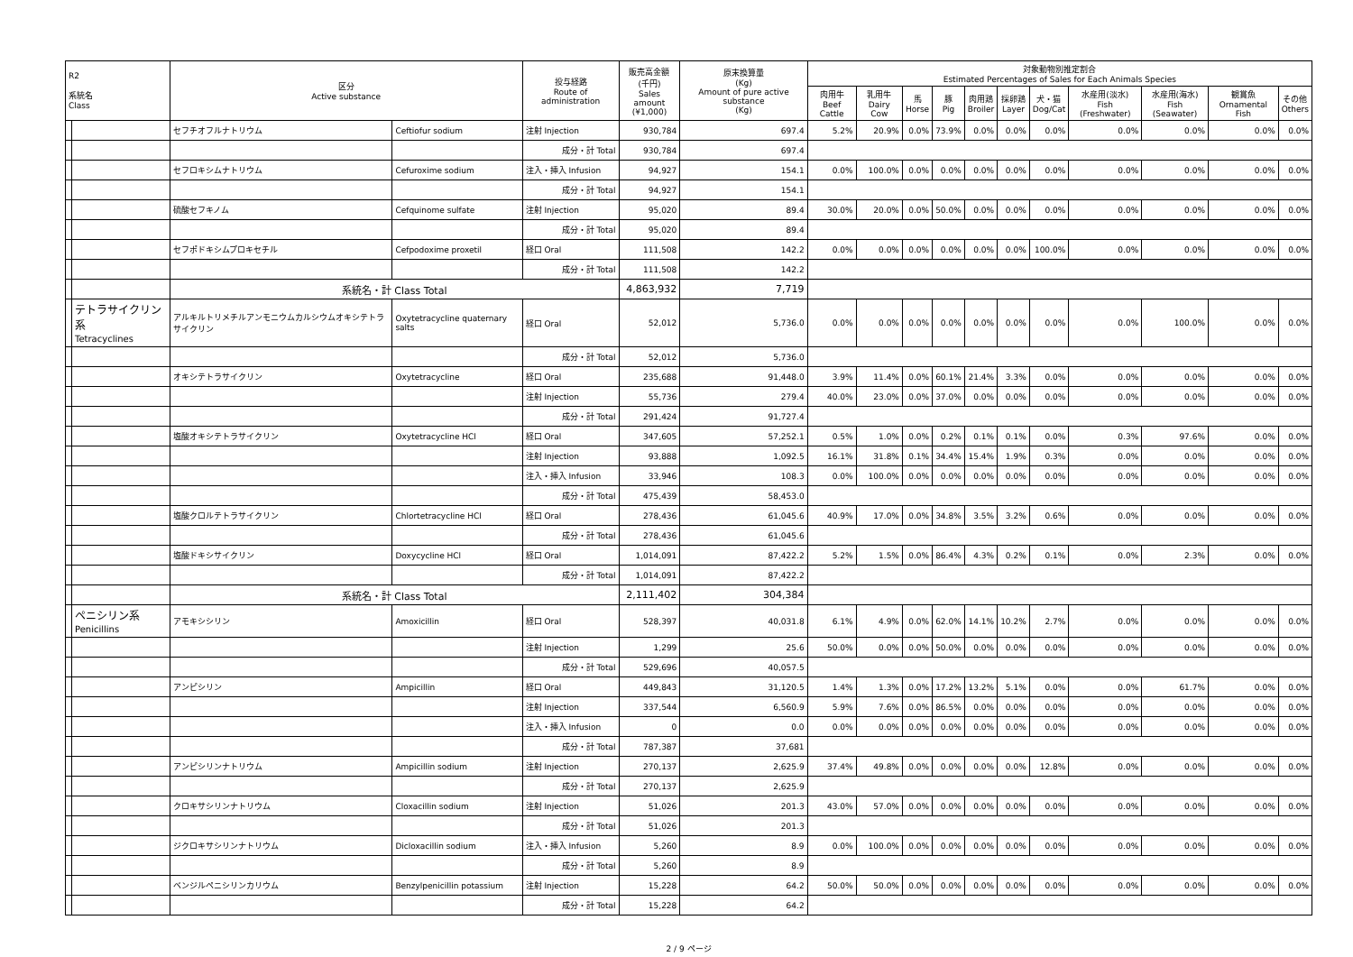| R2 系統名 Class | | 区分 Active substance | | 投与経路 Route of administration | 販売高金額 (千円) Sales amount (¥1,000) | 原末換算量 (Kg) Amount of pure active substance (Kg) | 対象動物別推定割合 Estimated Percentages of Sales for Each Animals Species | | | | | | | | | | |
| --- | --- | --- | --- | --- | --- | --- | --- | --- | --- | --- | --- | --- | --- | --- | --- | --- | --- |
| | | | | | | | 肉用牛 Beef Cattle | 乳用牛 Dairy Cow | 馬 Horse | 豚 Pig | 肉用鶏 Broiler | 採卵鶏 Layer | 犬・猫 Dog/Cat | 水産用(淡水) Fish (Freshwater) | 水産用(海水) Fish (Seawater) | 観賞魚 Ornamental Fish | その他 Others |
| | | セフチオフルナトリウム | Ceftiofur sodium | 注射 Injection | 930,784 | 697.4 | 5.2% | 20.9% | 0.0% | 73.9% | 0.0% | 0.0% | 0.0% | 0.0% | 0.0% | 0.0% | 0.0% |
| | | | | 成分・計 Total | 930,784 | 697.4 | | | | | | | | | | | |
| | | セフロキシムナトリウム | Cefuroxime sodium | 注入・挿入 Infusion | 94,927 | 154.1 | 0.0% | 100.0% | 0.0% | 0.0% | 0.0% | 0.0% | 0.0% | 0.0% | 0.0% | 0.0% | 0.0% |
| | | | | 成分・計 Total | 94,927 | 154.1 | | | | | | | | | | | |
| | | 硫酸セフキノム | Cefquinome sulfate | 注射 Injection | 95,020 | 89.4 | 30.0% | 20.0% | 0.0% | 50.0% | 0.0% | 0.0% | 0.0% | 0.0% | 0.0% | 0.0% | 0.0% |
| | | | | 成分・計 Total | 95,020 | 89.4 | | | | | | | | | | | |
| | | セフポドキシムプロキセチル | Cefpodoxime proxetil | 経口 Oral | 111,508 | 142.2 | 0.0% | 0.0% | 0.0% | 0.0% | 0.0% | 0.0% | 100.0% | 0.0% | 0.0% | 0.0% | 0.0% |
| | | | | 成分・計 Total | 111,508 | 142.2 | | | | | | | | | | | |
| | | 系統名・計 Class Total | | | 4,863,932 | 7,719 | | | | | | | | | | | |
| | テトラサイクリン系 Tetracyclines | アルキルトリメチルアンモニウムカルシウムオキシテトラサイクリン | Oxytetracycline quaternary salts | 経口 Oral | 52,012 | 5,736.0 | 0.0% | 0.0% | 0.0% | 0.0% | 0.0% | 0.0% | 0.0% | 0.0% | 100.0% | 0.0% | 0.0% |
| | | | | 成分・計 Total | 52,012 | 5,736.0 | | | | | | | | | | | |
| | | オキシテトラサイクリン | Oxytetracycline | 経口 Oral | 235,688 | 91,448.0 | 3.9% | 11.4% | 0.0% | 60.1% | 21.4% | 3.3% | 0.0% | 0.0% | 0.0% | 0.0% | 0.0% |
| | | | | 注射 Injection | 55,736 | 279.4 | 40.0% | 23.0% | 0.0% | 37.0% | 0.0% | 0.0% | 0.0% | 0.0% | 0.0% | 0.0% | 0.0% |
| | | | | 成分・計 Total | 291,424 | 91,727.4 | | | | | | | | | | | |
| | | 塩酸オキシテトラサイクリン | Oxytetracycline HCl | 経口 Oral | 347,605 | 57,252.1 | 0.5% | 1.0% | 0.0% | 0.2% | 0.1% | 0.1% | 0.0% | 0.3% | 97.6% | 0.0% | 0.0% |
| | | | | 注射 Injection | 93,888 | 1,092.5 | 16.1% | 31.8% | 0.1% | 34.4% | 15.4% | 1.9% | 0.3% | 0.0% | 0.0% | 0.0% | 0.0% |
| | | | | 注入・挿入 Infusion | 33,946 | 108.3 | 0.0% | 100.0% | 0.0% | 0.0% | 0.0% | 0.0% | 0.0% | 0.0% | 0.0% | 0.0% | 0.0% |
| | | | | 成分・計 Total | 475,439 | 58,453.0 | | | | | | | | | | | |
| | | 塩酸クロルテトラサイクリン | Chlortetracycline HCl | 経口 Oral | 278,436 | 61,045.6 | 40.9% | 17.0% | 0.0% | 34.8% | 3.5% | 3.2% | 0.6% | 0.0% | 0.0% | 0.0% | 0.0% |
| | | | | 成分・計 Total | 278,436 | 61,045.6 | | | | | | | | | | | |
| | | 塩酸ドキシサイクリン | Doxycycline HCl | 経口 Oral | 1,014,091 | 87,422.2 | 5.2% | 1.5% | 0.0% | 86.4% | 4.3% | 0.2% | 0.1% | 0.0% | 2.3% | 0.0% | 0.0% |
| | | | | 成分・計 Total | 1,014,091 | 87,422.2 | | | | | | | | | | | |
| | | 系統名・計 Class Total | | | 2,111,402 | 304,384 | | | | | | | | | | | |
| | ペニシリン系 Penicillins | アモキシシリン | Amoxicillin | 経口 Oral | 528,397 | 40,031.8 | 6.1% | 4.9% | 0.0% | 62.0% | 14.1% | 10.2% | 2.7% | 0.0% | 0.0% | 0.0% | 0.0% |
| | | | | 注射 Injection | 1,299 | 25.6 | 50.0% | 0.0% | 0.0% | 50.0% | 0.0% | 0.0% | 0.0% | 0.0% | 0.0% | 0.0% | 0.0% |
| | | | | 成分・計 Total | 529,696 | 40,057.5 | | | | | | | | | | | |
| | | アンピシリン | Ampicillin | 経口 Oral | 449,843 | 31,120.5 | 1.4% | 1.3% | 0.0% | 17.2% | 13.2% | 5.1% | 0.0% | 0.0% | 61.7% | 0.0% | 0.0% |
| | | | | 注射 Injection | 337,544 | 6,560.9 | 5.9% | 7.6% | 0.0% | 86.5% | 0.0% | 0.0% | 0.0% | 0.0% | 0.0% | 0.0% | 0.0% |
| | | | | 注入・挿入 Infusion | 0 | 0.0 | 0.0% | 0.0% | 0.0% | 0.0% | 0.0% | 0.0% | 0.0% | 0.0% | 0.0% | 0.0% | 0.0% |
| | | | | 成分・計 Total | 787,387 | 37,681 | | | | | | | | | | | |
| | | アンピシリンナトリウム | Ampicillin sodium | 注射 Injection | 270,137 | 2,625.9 | 37.4% | 49.8% | 0.0% | 0.0% | 0.0% | 0.0% | 12.8% | 0.0% | 0.0% | 0.0% | 0.0% |
| | | | | 成分・計 Total | 270,137 | 2,625.9 | | | | | | | | | | | |
| | | クロキサシリンナトリウム | Cloxacillin sodium | 注射 Injection | 51,026 | 201.3 | 43.0% | 57.0% | 0.0% | 0.0% | 0.0% | 0.0% | 0.0% | 0.0% | 0.0% | 0.0% | 0.0% |
| | | | | 成分・計 Total | 51,026 | 201.3 | | | | | | | | | | | |
| | | ジクロキサシリンナトリウム | Dicloxacillin sodium | 注入・挿入 Infusion | 5,260 | 8.9 | 0.0% | 100.0% | 0.0% | 0.0% | 0.0% | 0.0% | 0.0% | 0.0% | 0.0% | 0.0% | 0.0% |
| | | | | 成分・計 Total | 5,260 | 8.9 | | | | | | | | | | | |
| | | ベンジルペニシリンカリウム | Benzylpenicillin potassium | 注射 Injection | 15,228 | 64.2 | 50.0% | 50.0% | 0.0% | 0.0% | 0.0% | 0.0% | 0.0% | 0.0% | 0.0% | 0.0% | 0.0% |
| | | | | 成分・計 Total | 15,228 | 64.2 | | | | | | | | | | | |
2 / 9 ページ